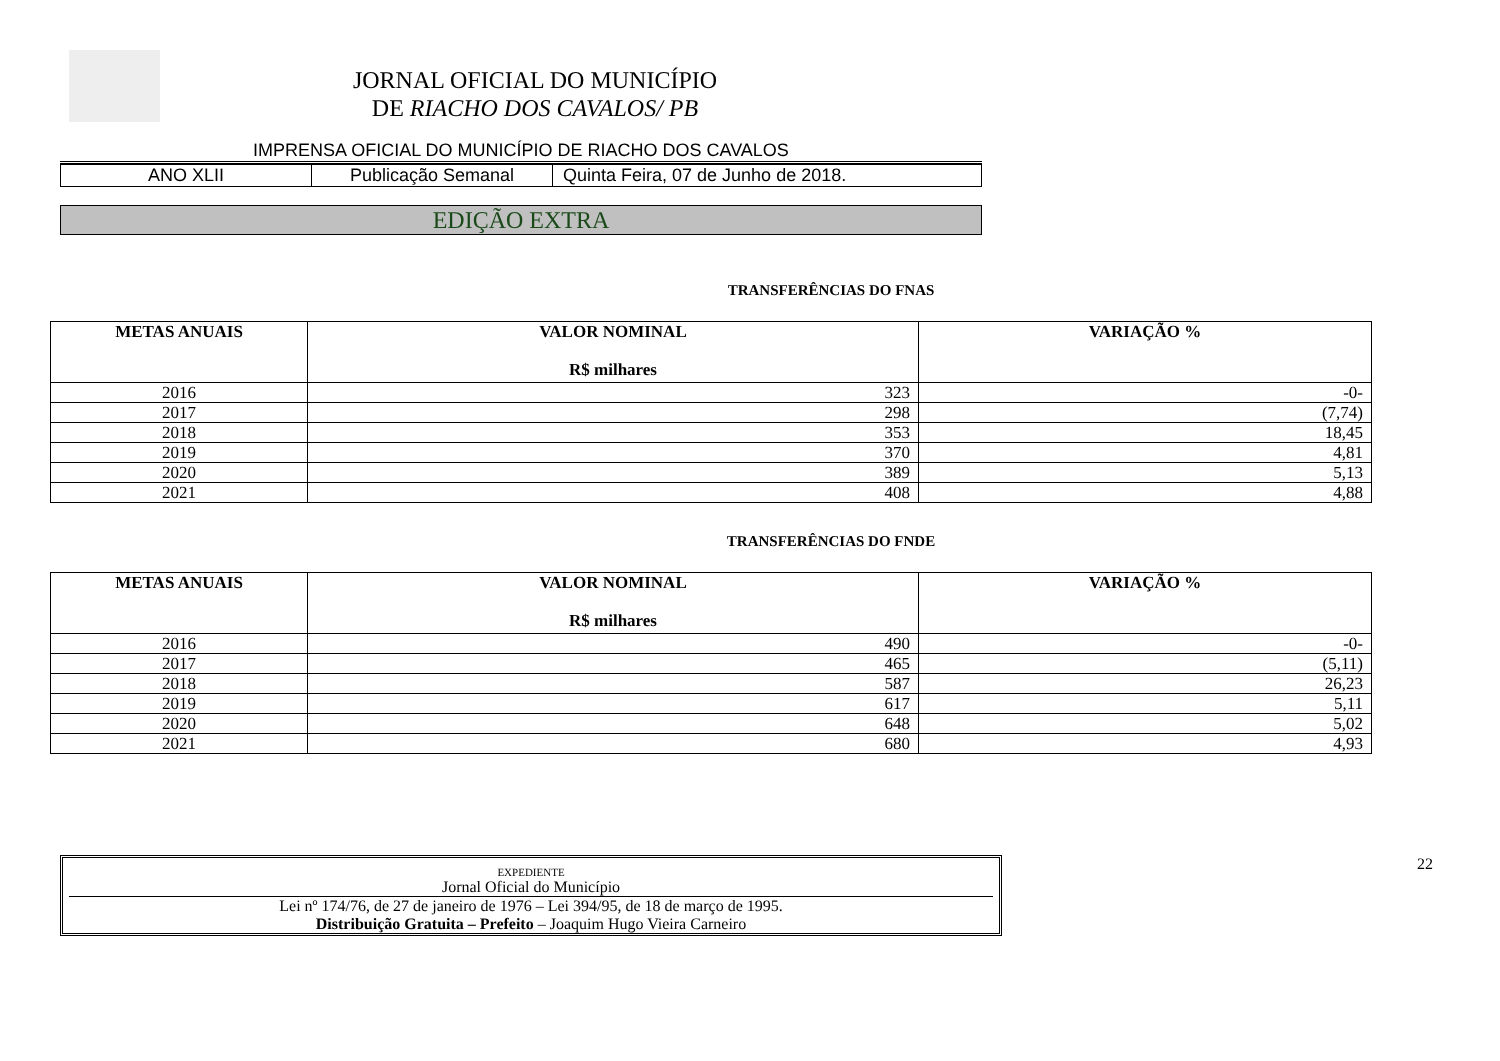JORNAL OFICIAL DO MUNICÍPIO
DE RIACHO DOS CAVALOS/ PB
IMPRENSA OFICIAL DO MUNICÍPIO DE RIACHO DOS CAVALOS
ANO XLII Publicação Semanal Quinta Feira, 07 de Junho de 2018.
EDIÇÃO EXTRA
TRANSFERÊNCIAS DO FNAS
| METAS ANUAIS | VALOR NOMINAL R$ milhares | VARIAÇÃO % |
| --- | --- | --- |
| 2016 | 323 | -0- |
| 2017 | 298 | (7,74) |
| 2018 | 353 | 18,45 |
| 2019 | 370 | 4,81 |
| 2020 | 389 | 5,13 |
| 2021 | 408 | 4,88 |
TRANSFERÊNCIAS DO FNDE
| METAS ANUAIS | VALOR NOMINAL R$ milhares | VARIAÇÃO % |
| --- | --- | --- |
| 2016 | 490 | -0- |
| 2017 | 465 | (5,11) |
| 2018 | 587 | 26,23 |
| 2019 | 617 | 5,11 |
| 2020 | 648 | 5,02 |
| 2021 | 680 | 4,93 |
EXPEDIENTE
Jornal Oficial do Município
Lei nº 174/76, de 27 de janeiro de 1976 – Lei 394/95, de 18 de março de 1995.
Distribuição Gratuita – Prefeito – Joaquim Hugo Vieira Carneiro
22